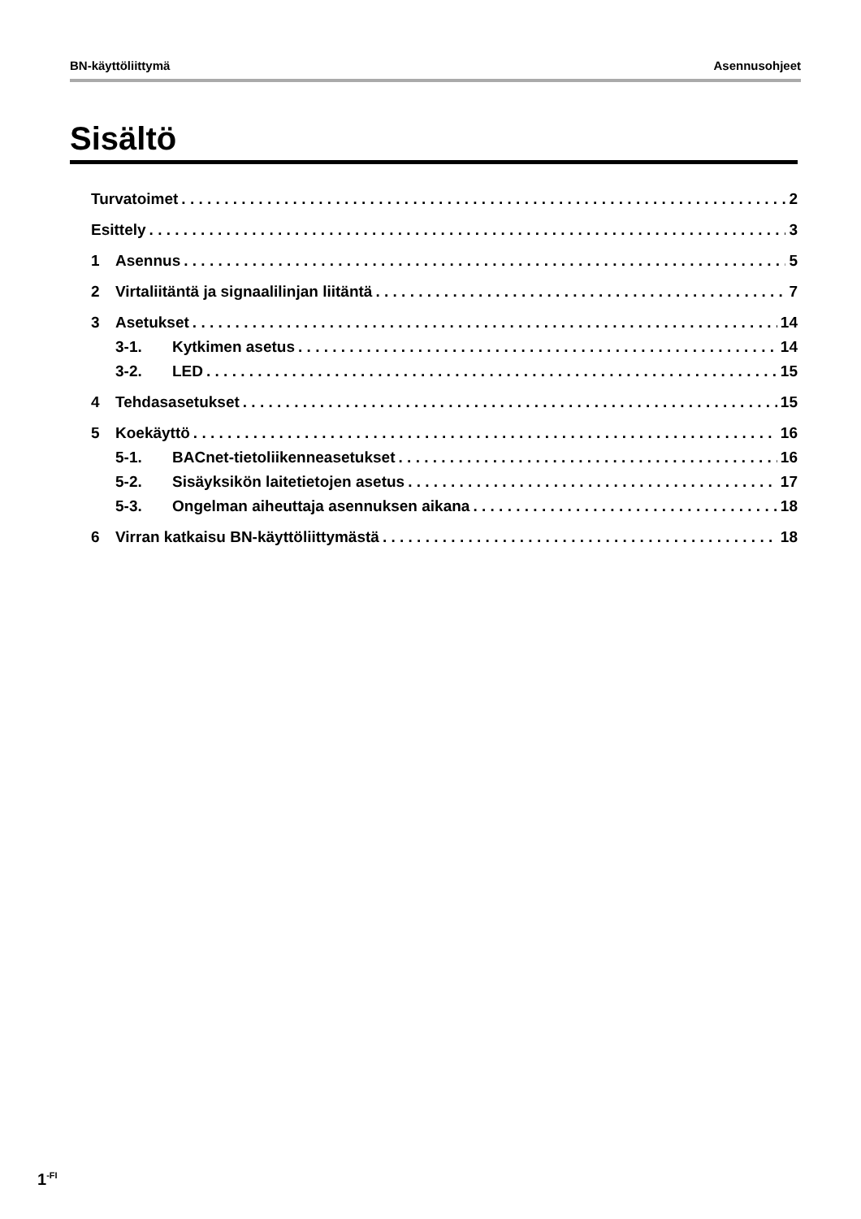BN-käyttöliittymä Asennusohjeet
Sisältö
Turvatoimet 2
Esittely 3
1 Asennus 5
2 Virtaliitäntä ja signaalilinjan liitäntä 7
3 Asetukset 14
3-1. Kytkimen asetus 14
3-2. LED 15
4 Tehdasasetukset 15
5 Koekäyttö 16
5-1. BACnet-tietoliikenneasetukset 16
5-2. Sisäyksikön laitetietojen asetus 17
5-3. Ongelman aiheuttaja asennuksen aikana 18
6 Virran katkaisu BN-käyttöliittymästä 18
1<sup>-FI</sup>